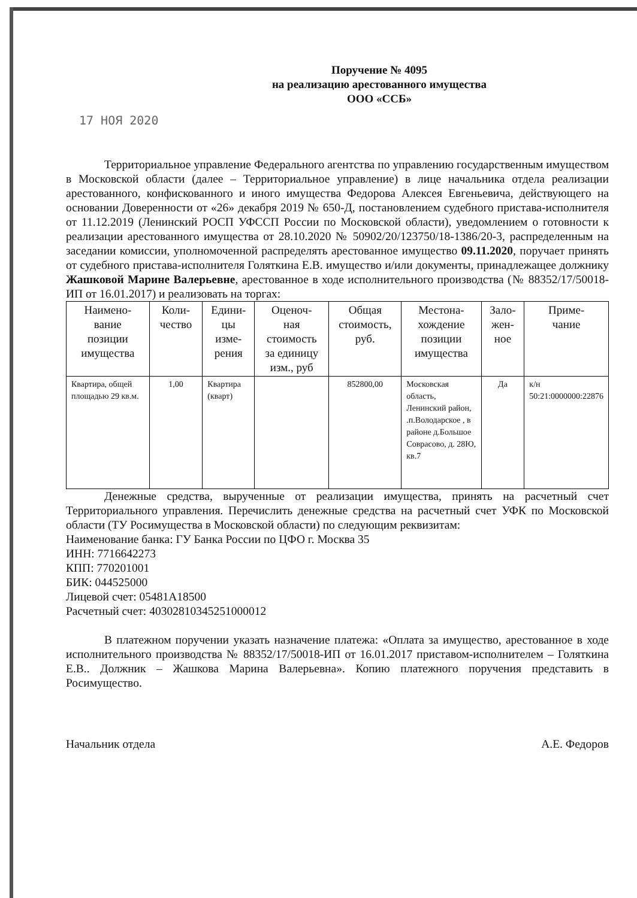Поручение № 4095
на реализацию арестованного имущества
ООО «ССБ»
17 НОЯ 2020
Территориальное управление Федерального агентства по управлению государственным имуществом в Московской области (далее – Территориальное управление) в лице начальника отдела реализации арестованного, конфискованного и иного имущества Федорова Алексея Евгеньевича, действующего на основании Доверенности от «26» декабря 2019 № 650-Д, постановлением судебного пристава-исполнителя от 11.12.2019 (Ленинский РОСП УФССП России по Московской области), уведомлением о готовности к реализации арестованного имущества от 28.10.2020 № 50902/20/123750/18-1386/20-3, распределенным на заседании комиссии, уполномоченной распределять арестованное имущество 09.11.2020, поручает принять от судебного пристава-исполнителя Голяткина Е.В. имущество и/или документы, принадлежащее должнику Жашковой Марине Валерьевне, арестованное в ходе исполнительного производства (№ 88352/17/50018-ИП от 16.01.2017) и реализовать на торгах:
| Наимено- вание позиции имущества | Коли- чество | Едини- цы изме- рения | Оценоч- ная стоимость за единицу изм., руб | Общая стоимость, руб. | Местона- хождение позиции имущества | Зало- жен- ное | Приме- чание |
| --- | --- | --- | --- | --- | --- | --- | --- |
| Квартира, общей площадью 29 кв.м. | 1,00 | Квартира (кварт) | | 852800,00 | Московская область, Ленинский район, .п.Володарское , в районе д.Большое Соврасово, д. 28Ю, кв.7 | Да | к/н 50:21:0000000:22876 |
Денежные средства, вырученные от реализации имущества, принять на расчетный счет Территориального управления. Перечислить денежные средства на расчетный счет УФК по Московской области (ТУ Росимущества в Московской области) по следующим реквизитам:
Наименование банка: ГУ Банка России по ЦФО г. Москва 35
ИНН: 7716642273
КПП: 770201001
БИК: 044525000
Лицевой счет: 05481A18500
Расчетный счет: 40302810345251000012
В платежном поручении указать назначение платежа: «Оплата за имущество, арестованное в ходе исполнительного производства № 88352/17/50018-ИП от 16.01.2017 приставом-исполнителем – Голяткина Е.В.. Должник – Жашкова Марина Валерьевна». Копию платежного поручения представить в Росимущество.
Начальник отдела А.Е. Федоров